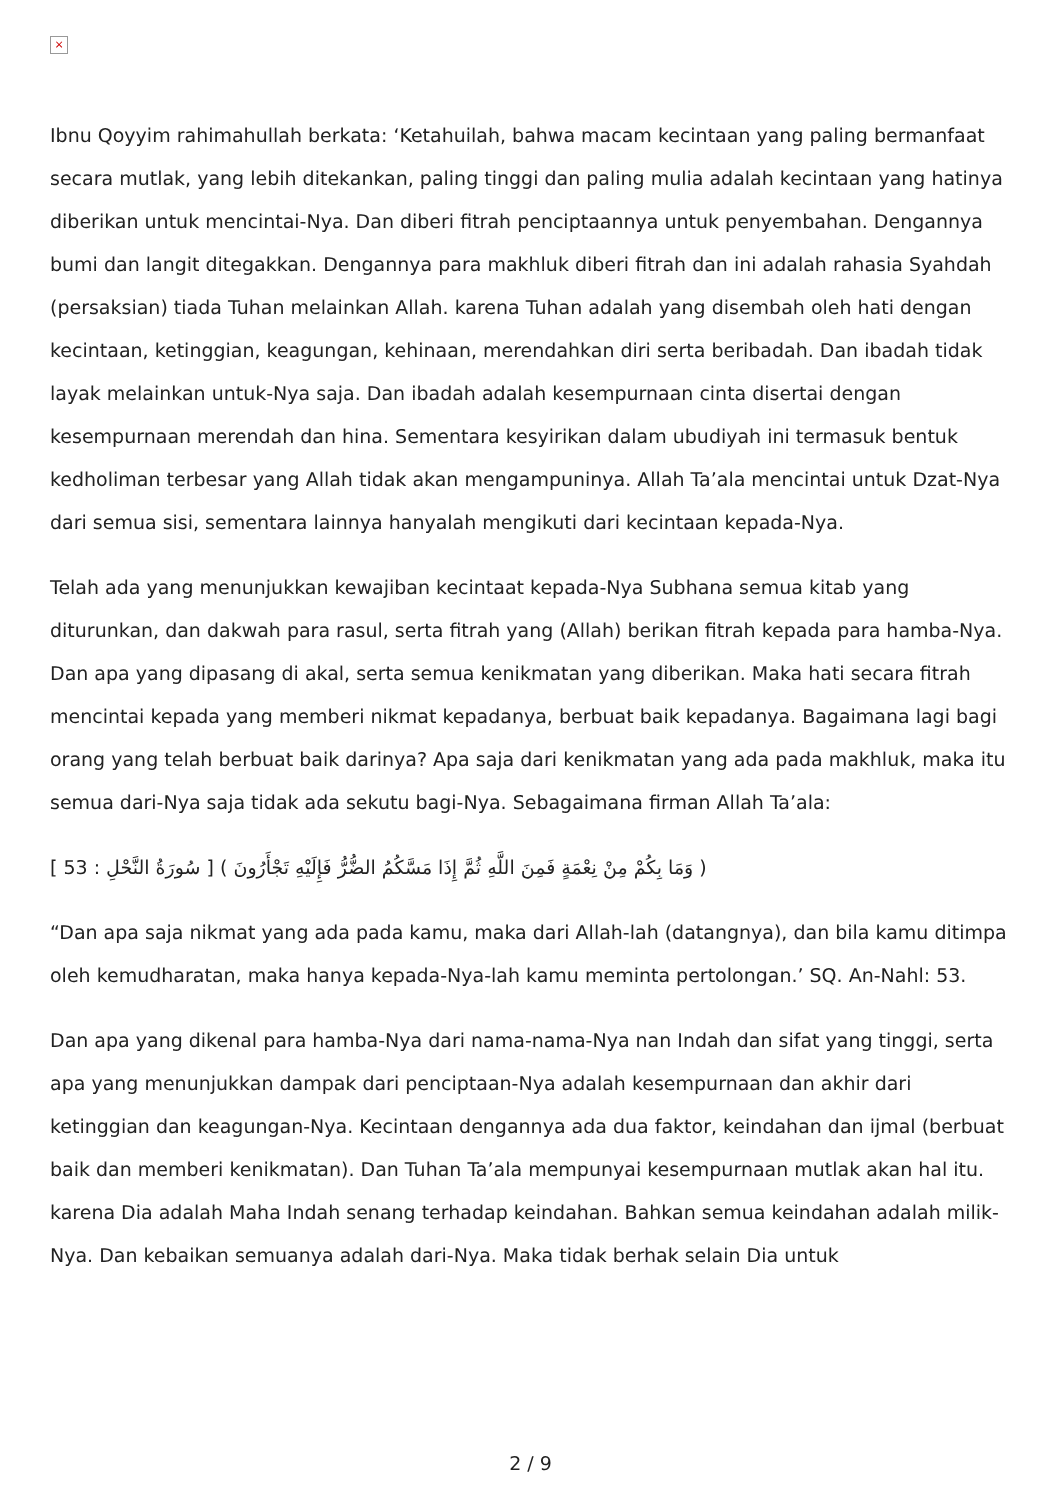×
Ibnu Qoyyim rahimahullah berkata: ‘Ketahuilah, bahwa macam kecintaan yang paling bermanfaat secara mutlak, yang lebih ditekankan, paling tinggi dan paling mulia adalah kecintaan yang hatinya diberikan untuk mencintai-Nya. Dan diberi fitrah penciptaannya untuk penyembahan. Dengannya bumi dan langit ditegakkan. Dengannya para makhluk diberi fitrah dan ini adalah rahasia Syahdah (persaksian) tiada Tuhan melainkan Allah. karena Tuhan adalah yang disembah oleh hati dengan kecintaan, ketinggian, keagungan, kehinaan, merendahkan diri serta beribadah. Dan ibadah tidak layak melainkan untuk-Nya saja. Dan ibadah adalah kesempurnaan cinta disertai dengan kesempurnaan merendah dan hina. Sementara kesyirikan dalam ubudiyah ini termasuk bentuk kedholiman terbesar yang Allah tidak akan mengampuninya. Allah Ta’ala mencintai untuk Dzat-Nya dari semua sisi, sementara lainnya hanyalah mengikuti dari kecintaan kepada-Nya.
Telah ada yang menunjukkan kewajiban kecintaat kepada-Nya Subhana semua kitab yang diturunkan, dan dakwah para rasul, serta fitrah yang (Allah) berikan fitrah kepada para hamba-Nya. Dan apa yang dipasang di akal, serta semua kenikmatan yang diberikan. Maka hati secara fitrah mencintai kepada yang memberi nikmat kepadanya, berbuat baik kepadanya. Bagaimana lagi bagi orang yang telah berbuat baik darinya? Apa saja dari kenikmatan yang ada pada makhluk, maka itu semua dari-Nya saja tidak ada sekutu bagi-Nya. Sebagaimana firman Allah Ta’ala:
( وَمَا بِكُمْ مِنْ نِعْمَةٍ فَمِنَ اللَّهِ ثُمَّ إِذَا مَسَّكُمُ الضُّرُّ فَإِلَيْهِ تَجْأَرُونَ ) [ سُورَةُ النَّحْلِ : 53 ]
“Dan apa saja nikmat yang ada pada kamu, maka dari Allah-lah (datangnya), dan bila kamu ditimpa oleh kemudharatan, maka hanya kepada-Nya-lah kamu meminta pertolongan.’ SQ. An-Nahl: 53.
Dan apa yang dikenal para hamba-Nya dari nama-nama-Nya nan Indah dan sifat yang tinggi, serta apa yang menunjukkan dampak dari penciptaan-Nya adalah kesempurnaan dan akhir dari ketinggian dan keagungan-Nya. Kecintaan dengannya ada dua faktor, keindahan dan ijmal (berbuat baik dan memberi kenikmatan). Dan Tuhan Ta’ala mempunyai kesempurnaan mutlak akan hal itu. karena Dia adalah Maha Indah senang terhadap keindahan. Bahkan semua keindahan adalah milik-Nya. Dan kebaikan semuanya adalah dari-Nya. Maka tidak berhak selain Dia untuk
2 / 9